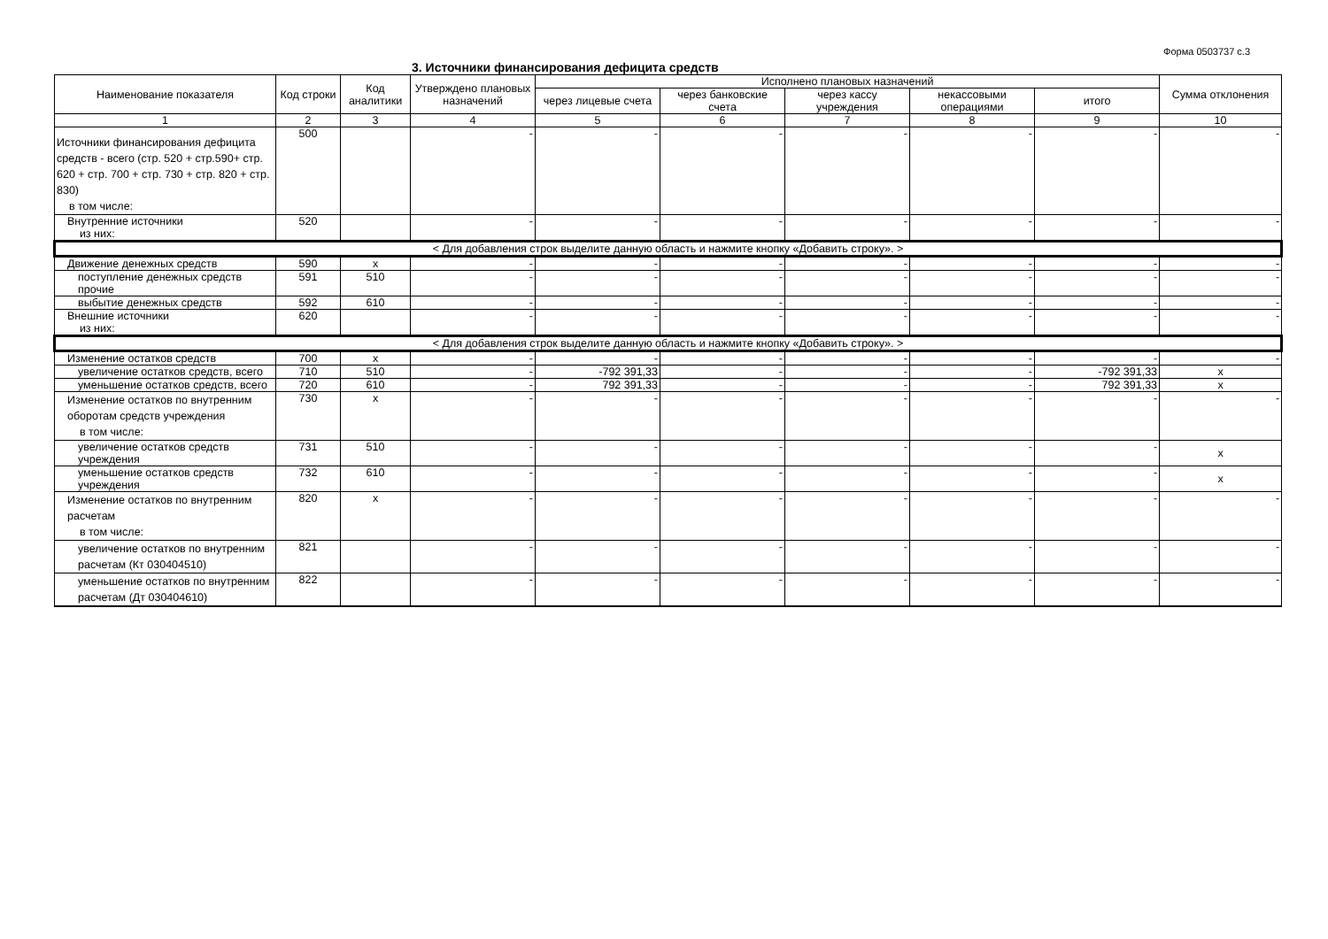Форма 0503737 с.3
3. Источники финансирования дефицита средств
| Наименование показателя | Код строки | Код аналитики | Утверждено плановых назначений | Исполнено плановых назначений | | | | | Сумма отклонения |
| --- | --- | --- | --- | --- | --- | --- | --- | --- | --- |
| | | | | через лицевые счета | через банковские счета | через кассу учреждения | некассовыми операциями | итого | |
| 1 | 2 | 3 | 4 | 5 | 6 | 7 | 8 | 9 | 10 |
| Источники финансирования дефицита средств - всего (стр. 520 + стр.590+ стр. 620 + стр. 700 + стр. 730 + стр. 820 + стр. 830) в том числе: | 500 | | - | - | - | - | - | - | - |
| Внутренние источники из них: | 520 | | - | - | - | - | - | - | - |
| < Для добавления строк выделите данную область и нажмите кнопку «Добавить строку». > | | | | | | | | | |
| Движение денежных средств | 590 | x | - | - | - | - | - | - | - |
| поступление денежных средств прочие | 591 | 510 | - | - | - | - | - | - | - |
| выбытие денежных средств | 592 | 610 | - | - | - | - | - | - | - |
| Внешние источники из них: | 620 | | - | - | - | - | - | - | - |
| < Для добавления строк выделите данную область и нажмите кнопку «Добавить строку». > | | | | | | | | | |
| Изменение остатков средств | 700 | x | - | - | - | - | - | - | - |
| увеличение остатков средств, всего | 710 | 510 | - | -792 391,33 | - | - | - | -792 391,33 | x |
| уменьшение остатков средств, всего | 720 | 610 | - | 792 391,33 | - | - | - | 792 391,33 | x |
| Изменение остатков по внутренним оборотам средств учреждения в том числе: | 730 | x | - | - | - | - | - | - | - |
| увеличение остатков средств учреждения | 731 | 510 | - | - | - | - | - | - | x |
| уменьшение остатков средств учреждения | 732 | 610 | - | - | - | - | - | - | x |
| Изменение остатков по внутренним расчетам в том числе: | 820 | x | - | - | - | - | - | - | - |
| увеличение остатков по внутренним расчетам (Кт 030404510) | 821 | | - | - | - | - | - | - | - |
| уменьшение остатков по внутренним расчетам (Дт 030404610) | 822 | | - | - | - | - | - | - | - |